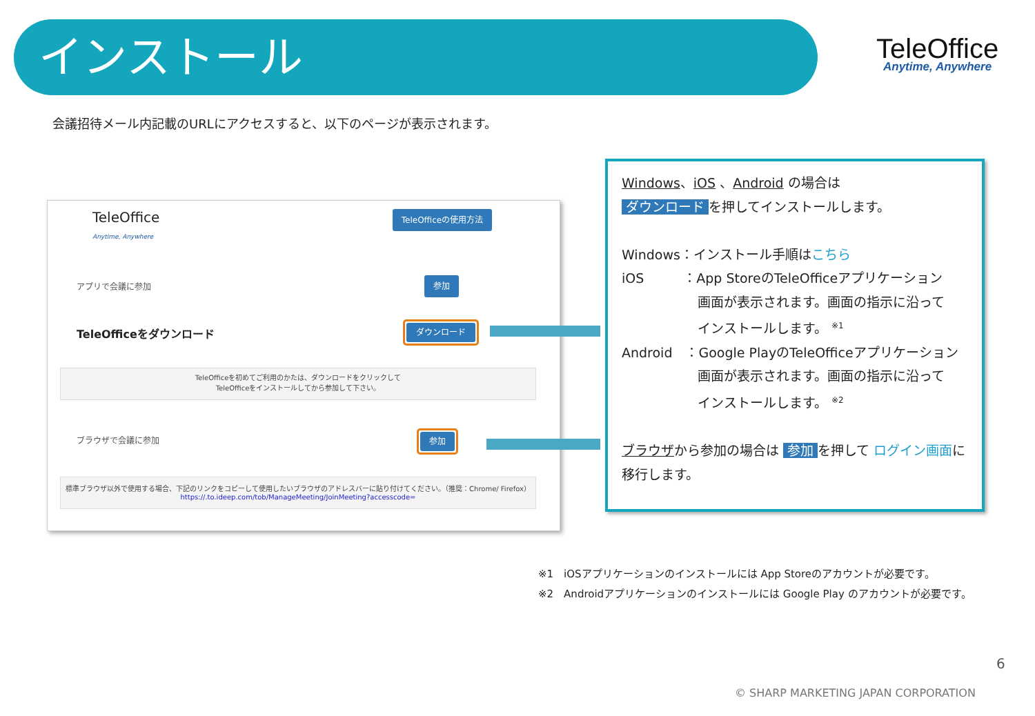インストール
TeleOffice
Anytime, Anywhere
会議招待メール内記載のURLにアクセスすると、以下のページが表示されます。
TeleOffice
Anytime, Anywhere
TeleOfficeの使用方法
アプリで会議に参加 参加
TeleOfficeをダウンロード
ダウンロード
TeleOfficeを初めてご利用のかたは、ダウンロードをクリックして
TeleOfficeをインストールしてから参加して下さい。
ブラウザで会議に参加
参加
標準ブラウザ以外で使用する場合、下記のリンクをコピーして使用したいブラウザのアドレスバーに貼り付けてください。（推奨：Chrome/ Firefox）
https://.to.ideep.com/tob/ManageMeeting/JoinMeeting?accesscode=
Windows、iOS 、Android の場合は
ダウンロード を押してインストールします。
Windows：インストール手順はこちら
iOS　　　：App StoreのTeleOfficeアプリケーション
画面が表示されます。画面の指示に沿って
インストールします。 <sup>※1</sup>
Android　：Google PlayのTeleOfficeアプリケーション
画面が表示されます。画面の指示に沿って
インストールします。 <sup>※2</sup>
ブラウザから参加の場合は 参加 を押して ログイン画面に移行します。
※1　iOSアプリケーションのインストールには App Storeのアカウントが必要です。
※2　Androidアプリケーションのインストールには Google Play のアカウントが必要です。
6
© SHARP MARKETING JAPAN CORPORATION